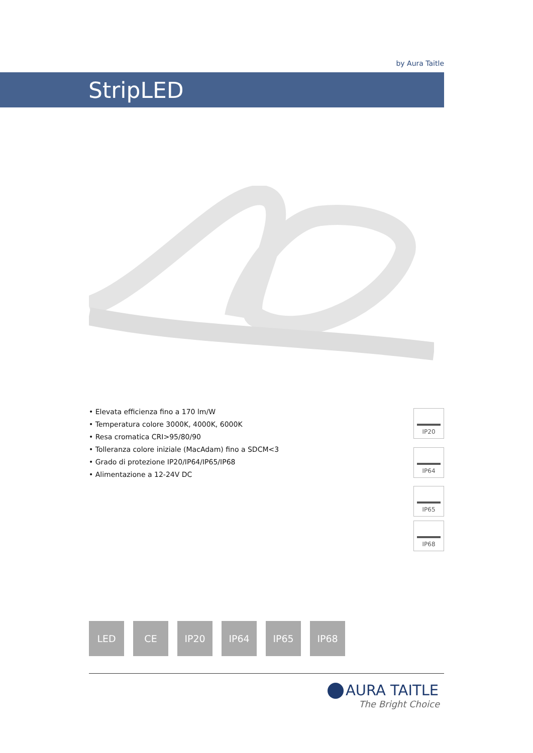by Aura Taitle
StripLED
• Elevata efficienza fino a 170 lm/W
• Temperatura colore 3000K, 4000K, 6000K
• Resa cromatica CRI>95/80/90
• Tolleranza colore iniziale (MacAdam) fino a SDCM<3
• Grado di protezione IP20/IP64/IP65/IP68
• Alimentazione a 12-24V DC
IP20
IP64
IP65
IP68
LED CE IP20 IP64 IP65 IP68
AURA TAITLE
The Bright Choice